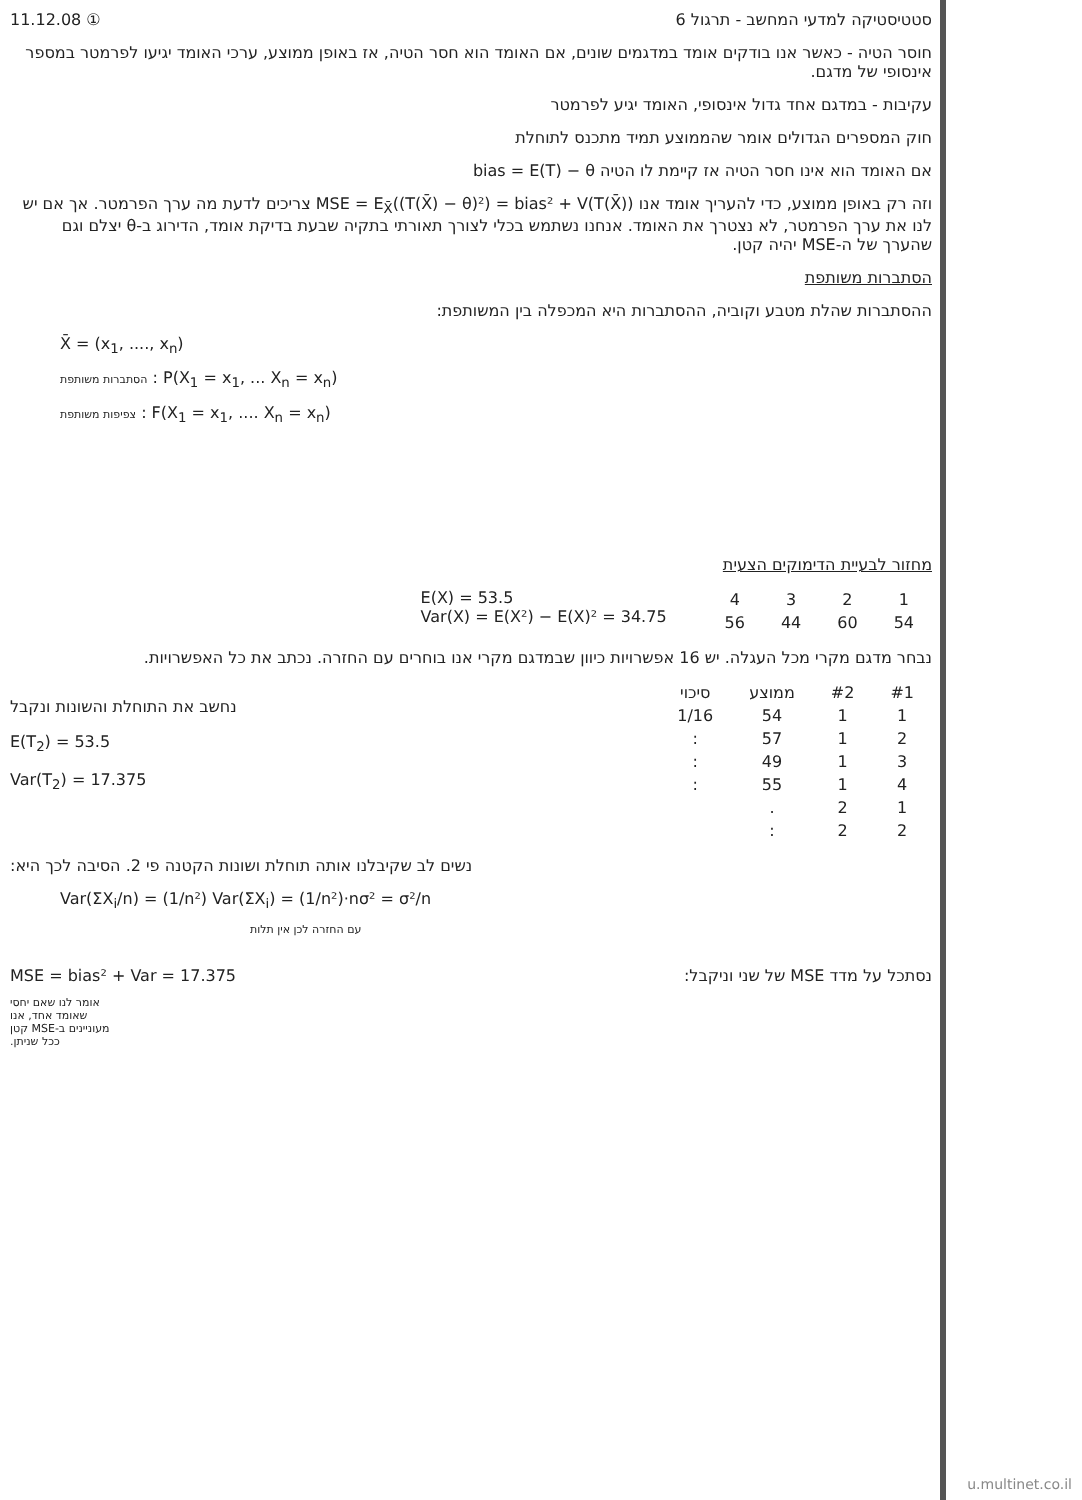11.12.08 ① סטטיסטיקה למדעי המחשב - תרגול 6
חוסר הטיה - כאשר אנו בודקים אומד במדגמים שונים, אם האומד הוא חסר הטיה, אז באופן ממוצע, ערכי האומד יגיעו לפרמטר במספר אינסופי של מדגם.
עקיבות - במדגם אחד גדול אינסופי, האומד יגיע לפרמטר
חוק המספרים הגדולים אומר שהממוצע תמיד מתכנס לתוחלת
אם האומד הוא אינו חסר הטיה אז קיימת לו הטיה bias = E(T) − θ
וזה רק באופן ממוצע, כדי להעריך אומד אנו MSE = E<sub>X̄</sub>((T(X̄) − θ)²) = bias² + V(T(X̄)) צריכים לדעת מה ערך הפרמטר. אך אם יש לנו את ערך הפרמטר, לא נצטרך את האומד. אנחנו נשתמש בכלי לצורך תאורתי בתקיה שבעת בדיקת אומד, הדירוג ב-θ יצלם וגם שהערך של ה-MSE יהיה קטן.
הסתברות משותפת
ההסתברות שהלת מטבע וקוביה, ההסתברות היא המכפלה בין המשותפת:
X̄ = (x<sub>1</sub>, ...., x<sub>n</sub>)
הסתברות משותפת : P(X<sub>1</sub> = x<sub>1</sub>, ... X<sub>n</sub> = x<sub>n</sub>)
צפיפות משותפת : F(X<sub>1</sub> = x<sub>1</sub>, .... X<sub>n</sub> = x<sub>n</sub>)
מחזור לבעיית הדימוקים הצעית
E(X) = 53.5
Var(X) = E(X²) − E(X)² = 34.75
| 1 | 2 | 3 | 4 |
| --- | --- | --- | --- |
| 54 | 60 | 44 | 56 |
נבחר מדגם מקרי מכל העגלה. יש 16 אפשרויות כיוון שבמדגם מקרי אנו בוחרים עם החזרה. נכתב את כל האפשרויות.
נחשב את התוחלת והשונות ונקבל
E(T<sub>2</sub>) = 53.5
Var(T<sub>2</sub>) = 17.375
| #1 | #2 | ממוצע | סיכוי |
| --- | --- | --- | --- |
| 1 | 1 | 54 | 1/16 |
| 2 | 1 | 57 | : |
| 3 | 1 | 49 | : |
| 4 | 1 | 55 | : |
| 1 | 2 | . | |
| 2 | 2 | : | |
נשים לב שקיבלנו אותה תוחלת ושונות הקטנה פי 2. הסיבה לכך היא:
Var(ΣX<sub>i</sub>/n) = (1/n²) Var(ΣX<sub>i</sub>) = (1/n²)·nσ² = σ²/n
עם החזרה לכן אין תלות
MSE = bias² + Var = 17.375 נסתכל על מדד MSE של שני וניקבל:
אומר לנו שאם יחסי שאומד אחד, אנו מעוניינים ב-MSE קטן ככל שניתן.
u.multinet.co.il